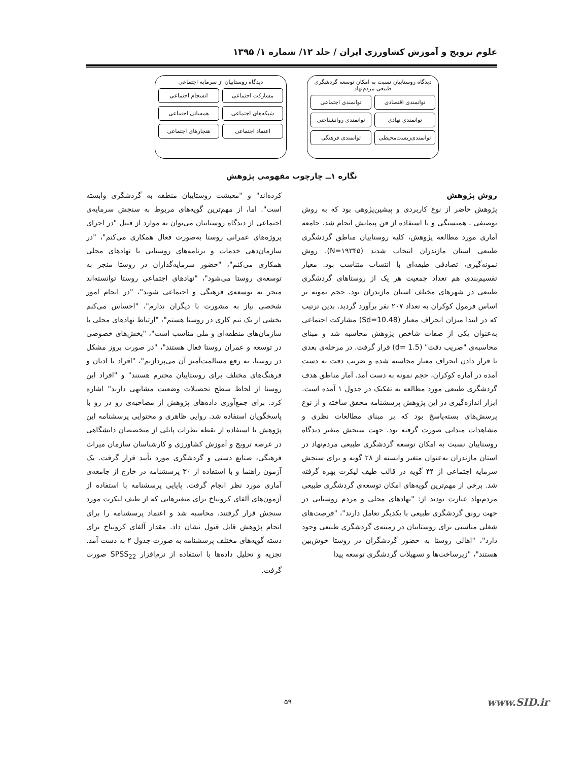علوم ترویج و آموزش کشاورزی ایران / جلد ۱۲/ شماره ۱/ ۱۳۹۵
دیدگاه روستاییان نسبت به امکان توسعه گردشگری طبیعی مردم‌نهاد
توانمندی اقتصادی
توانمندی اجتماعی
توانمندی نهادی
توانمندی روانشناختی
توانمندی‌زیست‌محیطی
توانمندی فرهنگی
دیدگاه روستاییان از سرمایه اجتماعی
مشارکت اجتماعی
انسجام اجتماعی
شبکه‌های اجتماعی
همسانی اجتماعی
اعتماد اجتماعی
هنجارهای اجتماعی
نگاره ۱ــ چارچوب مفهومی پژوهش
روش پژوهش
پژوهش حاضر از نوع کاربردی و پیشین‌پژوهی بود که به روش توصیفی ـ همبستگی و با استفاده از فن پیمایش انجام شد. جامعه آماری مورد مطالعه پژوهش، کلیه روستاییان مناطق گردشگری طبیعی استان مازندران انتخاب شدند (N=۱۹۳۴۵). روش نمونه‌گیری، تصادفی طبقه‌ای با انتساب متناسب بود. معیار تقسیم‌بندی هم تعداد جمعیت هر یک از روستاهای گردشگری طبیعی در شهرهای مختلف استان مازندران بود. حجم نمونه بر اساس فرمول کوکران به تعداد ۲۰۷ نفر برآورد گردید. بدین ترتیب که در ابتدا میزان انحراف معیار (Sd=10.48) مشارکت اجتماعی به‌عنوان یکی از صفات شاخص پژوهش محاسبه شد و مبنای محاسبه‌ی "ضریب دقت" (d= 1.5) قرار گرفت. در مرحله‌ی بعدی با قرار دادن انحراف معیار محاسبه شده و ضریب دقت به دست آمده در آماره کوکران، حجم نمونه به دست آمد. آمار مناطق هدف گردشگری طبیعی مورد مطالعه به تفکیک در جدول ۱ آمده است. ابزار اندازه‌گیری در این پژوهش پرسشنامه محقق ساخته و از نوع پرسش‌های بسته‌پاسخ بود که بر مبنای مطالعات نظری و مشاهدات میدانی صورت گرفته بود. جهت سنجش متغیر دیدگاه روستاییان نسبت به امکان توسعه گردشگری طبیعی مردم‌نهاد در استان مازندران به‌عنوان متغیر وابسته از ۲۸ گویه و برای سنجش سرمایه اجتماعی از ۴۴ گویه در قالب طیف لیکرت بهره گرفته شد. برخی از مهم‌ترین گویه‌های امکان توسعه‌ی گردشگری طبیعی مردم‌نهاد عبارت بودند از: "نهادهای محلی و مردم روستایی در جهت رونق گردشگری طبیعی با یکدیگر تعامل دارند"، "فرصت‌های شغلی مناسبی برای روستاییان در زمینه‌ی گردشگری طبیعی وجود دارد"، "اهالی روستا به حضور گردشگران در روستا خوش‌بین هستند"، "زیرساخت‌ها و تسهیلات گردشگری توسعه پیدا
کرده‌اند" و "معیشت روستاییان منطقه به گردشگری وابسته است". اما، از مهم‌ترین گویه‌های مربوط به سنجش سرمایه‌ی اجتماعی از دیدگاه روستاییان می‌توان به موارد از قبیل "در اجرای پروژه‌های عمرانی روستا به‌صورت فعال همکاری می‌کنم"، "در سازمان‌دهی خدمات و برنامه‌های روستایی با نهادهای محلی همکاری می‌کنم"، "حضور سرمایه‌گذاران در روستا منجر به توسعه‌ی روستا می‌شود"، "نهادهای اجتماعی روستا توانسته‌اند منجر به توسعه‌ی فرهنگی و اجتماعی شوند"، "در انجام امور شخصی نیاز به مشورت با دیگران ندارم"، "احساس می‌کنم بخشی از یک تیم کاری در روستا هستم"، "ارتباط نهادهای محلی با سازمان‌های منطقه‌ای و ملی مناسب است"، "بخش‌های خصوصی در توسعه و عمران روستا فعال هستند"، "در صورت بروز مشکل در روستا، به رفع مسالمت‌آمیز آن می‌پردازیم"، "افراد با ادیان و فرهنگ‌های مختلف برای روستاییان محترم هستند" و "افراد این روستا از لحاظ سطح تحصیلات وضعیت مشابهی دارند" اشاره کرد. برای جمع‌آوری داده‌های پژوهش از مصاحبه‌ی رو در رو با پاسخگویان استفاده شد. روایی ظاهری و محتوایی پرسشنامه این پژوهش با استفاده از نقطه نظرات پانلی از متخصصان دانشگاهی در عرصه ترویج و آموزش کشاورزی و کارشناسان سازمان میراث فرهنگی، صنایع دستی و گردشگری مورد تأیید قرار گرفت. یک آزمون راهنما و با استفاده از ۳۰ پرسشنامه در خارج از جامعه‌ی آماری مورد نظر انجام گرفت. پایایی پرسشنامه با استفاده از آزمون‌های آلفای کرونباخ برای متغیرهایی که از طیف لیکرت مورد سنجش قرار گرفتند، محاسبه شد و اعتماد پرسشنامه را برای انجام پژوهش قابل قبول نشان داد. مقدار آلفای کرونباخ برای دسته گویه‌های مختلف پرسشنامه به صورت جدول ۲ به دست آمد. تجزیه و تحلیل داده‌ها با استفاده از نرم‌افزار SPSS<sub>22</sub> صورت گرفت.
۵۹ www.SID.ir